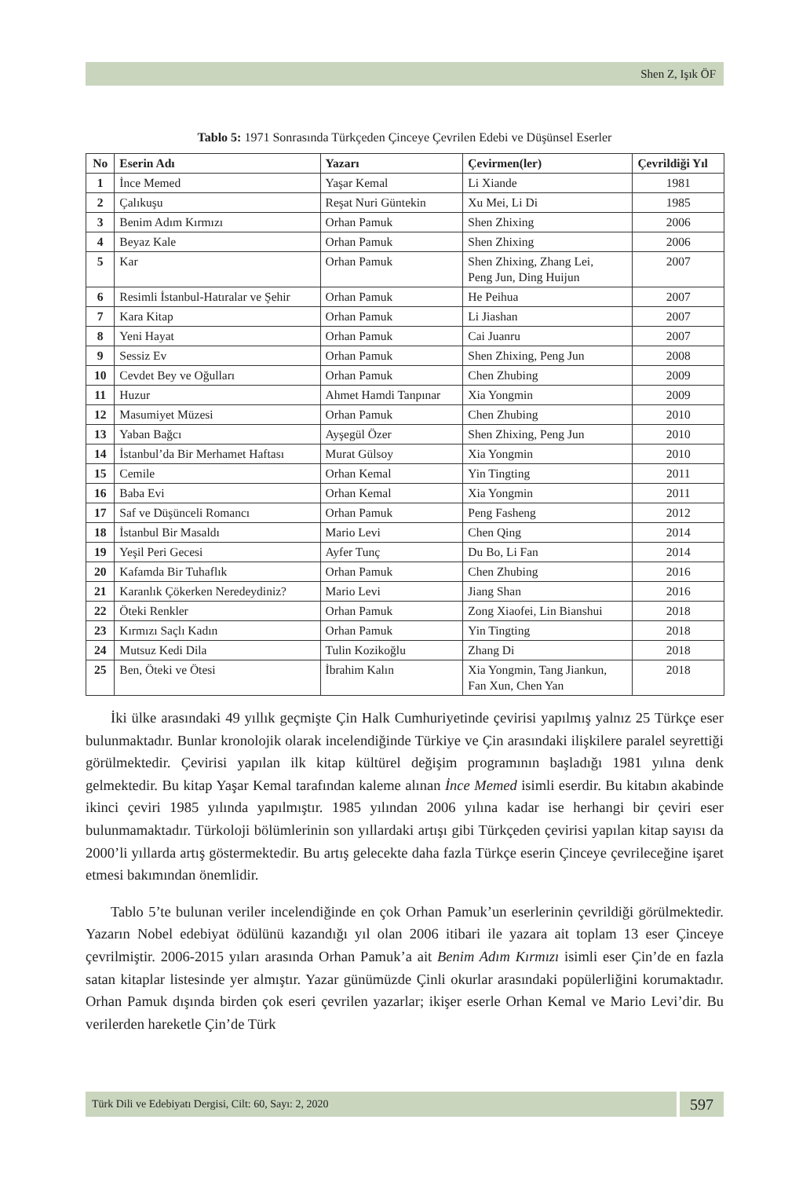Shen Z, Işık ÖF
Tablo 5: 1971 Sonrasında Türkçeden Çinceye Çevrilen Edebi ve Düşünsel Eserler
| No | Eserin Adı | Yazarı | Çevirmen(ler) | Çevrildiği Yıl |
| --- | --- | --- | --- | --- |
| 1 | İnce Memed | Yaşar Kemal | Li Xiande | 1981 |
| 2 | Çalıkuşu | Reşat Nuri Güntekin | Xu Mei, Li Di | 1985 |
| 3 | Benim Adım Kırmızı | Orhan Pamuk | Shen Zhixing | 2006 |
| 4 | Beyaz Kale | Orhan Pamuk | Shen Zhixing | 2006 |
| 5 | Kar | Orhan Pamuk | Shen Zhixing, Zhang Lei, Peng Jun, Ding Huijun | 2007 |
| 6 | Resimli İstanbul-Hatıralar ve Şehir | Orhan Pamuk | He Peihua | 2007 |
| 7 | Kara Kitap | Orhan Pamuk | Li Jiashan | 2007 |
| 8 | Yeni Hayat | Orhan Pamuk | Cai Juanru | 2007 |
| 9 | Sessiz Ev | Orhan Pamuk | Shen Zhixing, Peng Jun | 2008 |
| 10 | Cevdet Bey ve Oğulları | Orhan Pamuk | Chen Zhubing | 2009 |
| 11 | Huzur | Ahmet Hamdi Tanpınar | Xia Yongmin | 2009 |
| 12 | Masumiyet Müzesi | Orhan Pamuk | Chen Zhubing | 2010 |
| 13 | Yaban Bağcı | Ayşegül Özer | Shen Zhixing, Peng Jun | 2010 |
| 14 | İstanbul’da Bir Merhamet Haftası | Murat Gülsoy | Xia Yongmin | 2010 |
| 15 | Cemile | Orhan Kemal | Yin Tingting | 2011 |
| 16 | Baba Evi | Orhan Kemal | Xia Yongmin | 2011 |
| 17 | Saf ve Düşünceli Romancı | Orhan Pamuk | Peng Fasheng | 2012 |
| 18 | İstanbul Bir Masaldı | Mario Levi | Chen Qing | 2014 |
| 19 | Yeşil Peri Gecesi | Ayfer Tunç | Du Bo, Li Fan | 2014 |
| 20 | Kafamda Bir Tuhaflık | Orhan Pamuk | Chen Zhubing | 2016 |
| 21 | Karanlık Çökerken Neredeydiniz? | Mario Levi | Jiang Shan | 2016 |
| 22 | Öteki Renkler | Orhan Pamuk | Zong Xiaofei, Lin Bianshui | 2018 |
| 23 | Kırmızı Saçlı Kadın | Orhan Pamuk | Yin Tingting | 2018 |
| 24 | Mutsuz Kedi Dila | Tulin Kozikoğlu | Zhang Di | 2018 |
| 25 | Ben, Öteki ve Ötesi | İbrahim Kalın | Xia Yongmin, Tang Jiankun, Fan Xun, Chen Yan | 2018 |
İki ülke arasındaki 49 yıllık geçmişte Çin Halk Cumhuriyetinde çevirisi yapılmış yalnız 25 Türkçe eser bulunmaktadır. Bunlar kronolojik olarak incelendiğinde Türkiye ve Çin arasındaki ilişkilere paralel seyrettiği görülmektedir. Çevirisi yapılan ilk kitap kültürel değişim programının başladığı 1981 yılına denk gelmektedir. Bu kitap Yaşar Kemal tarafından kaleme alınan İnce Memed isimli eserdir. Bu kitabın akabinde ikinci çeviri 1985 yılında yapılmıştır. 1985 yılından 2006 yılına kadar ise herhangi bir çeviri eser bulunmamaktadır. Türkoloji bölümlerinin son yıllardaki artışı gibi Türkçeden çevirisi yapılan kitap sayısı da 2000’li yıllarda artış göstermektedir. Bu artış gelecekte daha fazla Türkçe eserin Çinceye çevrileceğine işaret etmesi bakımından önemlidir.
Tablo 5’te bulunan veriler incelendiğinde en çok Orhan Pamuk’un eserlerinin çevrildiği görülmektedir. Yazarın Nobel edebiyat ödülünü kazandığı yıl olan 2006 itibari ile yazara ait toplam 13 eser Çinceye çevrilmiştir. 2006-2015 yıları arasında Orhan Pamuk’a ait Benim Adım Kırmızı isimli eser Çin’de en fazla satan kitaplar listesinde yer almıştır. Yazar günümüzde Çinli okurlar arasındaki popülerliğini korumaktadır. Orhan Pamuk dışında birden çok eseri çevrilen yazarlar; ikişer eserle Orhan Kemal ve Mario Levi’dir. Bu verilerden hareketle Çin’de Türk
Türk Dili ve Edebiyatı Dergisi, Cilt: 60, Sayı: 2, 2020
597